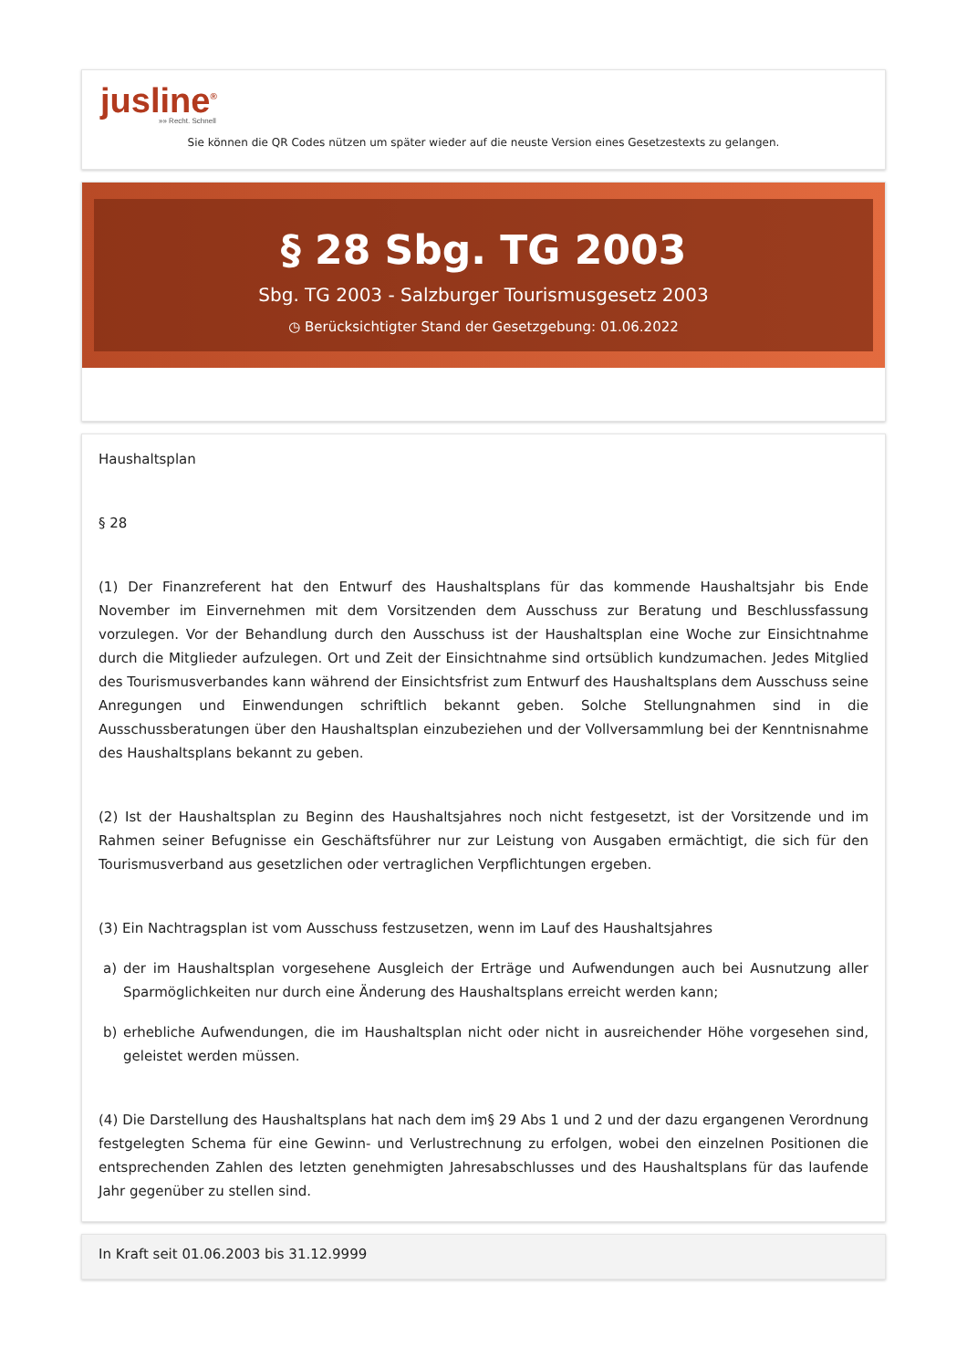jusline<sup>®</sup>
»» Recht. Schnell
Sie können die QR Codes nützen um später wieder auf die neuste Version eines Gesetzestexts zu gelangen.
§ 28 Sbg. TG 2003
Sbg. TG 2003 - Salzburger Tourismusgesetz 2003
◷ Berücksichtigter Stand der Gesetzgebung: 01.06.2022
Haushaltsplan
§ 28
(1) Der Finanzreferent hat den Entwurf des Haushaltsplans für das kommende Haushaltsjahr bis Ende November im Einvernehmen mit dem Vorsitzenden dem Ausschuss zur Beratung und Beschlussfassung vorzulegen. Vor der Behandlung durch den Ausschuss ist der Haushaltsplan eine Woche zur Einsichtnahme durch die Mitglieder aufzulegen. Ort und Zeit der Einsichtnahme sind ortsüblich kundzumachen. Jedes Mitglied des Tourismusverbandes kann während der Einsichtsfrist zum Entwurf des Haushaltsplans dem Ausschuss seine Anregungen und Einwendungen schriftlich bekannt geben. Solche Stellungnahmen sind in die Ausschussberatungen über den Haushaltsplan einzubeziehen und der Vollversammlung bei der Kenntnisnahme des Haushaltsplans bekannt zu geben.
(2) Ist der Haushaltsplan zu Beginn des Haushaltsjahres noch nicht festgesetzt, ist der Vorsitzende und im Rahmen seiner Befugnisse ein Geschäftsführer nur zur Leistung von Ausgaben ermächtigt, die sich für den Tourismusverband aus gesetzlichen oder vertraglichen Verpflichtungen ergeben.
(3) Ein Nachtragsplan ist vom Ausschuss festzusetzen, wenn im Lauf des Haushaltsjahres
a) der im Haushaltsplan vorgesehene Ausgleich der Erträge und Aufwendungen auch bei Ausnutzung aller Sparmöglichkeiten nur durch eine Änderung des Haushaltsplans erreicht werden kann;
b) erhebliche Aufwendungen, die im Haushaltsplan nicht oder nicht in ausreichender Höhe vorgesehen sind, geleistet werden müssen.
(4) Die Darstellung des Haushaltsplans hat nach dem im§ 29 Abs 1 und 2 und der dazu ergangenen Verordnung festgelegten Schema für eine Gewinn- und Verlustrechnung zu erfolgen, wobei den einzelnen Positionen die entsprechenden Zahlen des letzten genehmigten Jahresabschlusses und des Haushaltsplans für das laufende Jahr gegenüber zu stellen sind.
In Kraft seit 01.06.2003 bis 31.12.9999